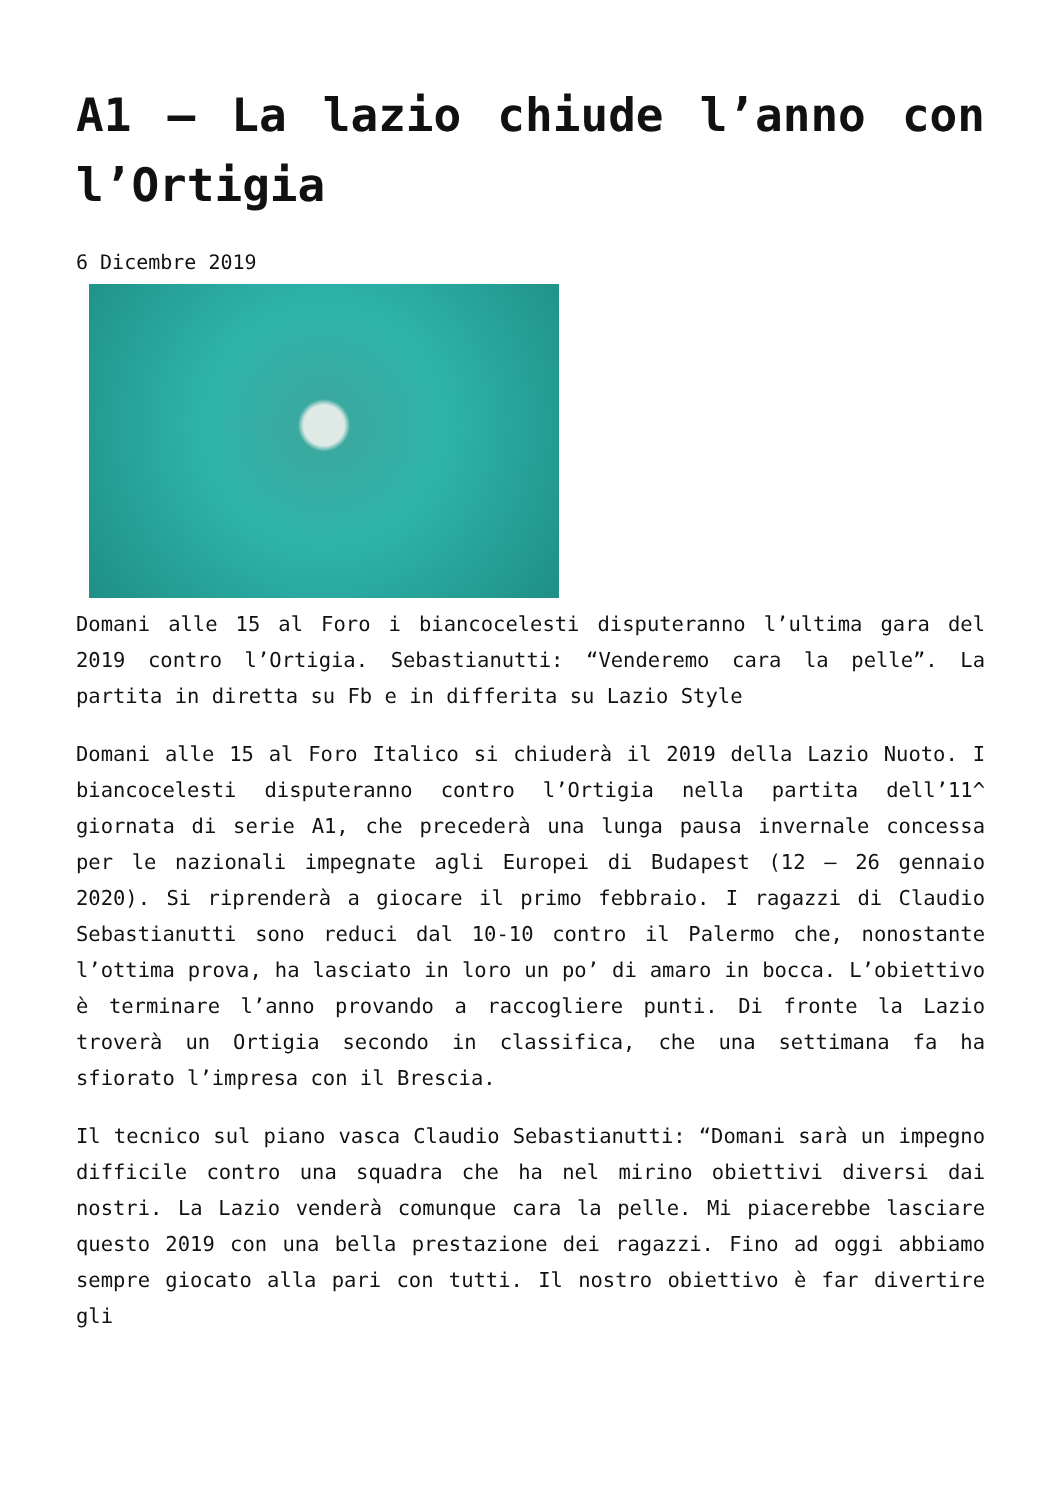A1 – La lazio chiude l’anno con l’Ortigia
6 Dicembre 2019
Domani alle 15 al Foro i biancocelesti disputeranno l’ultima gara del 2019 contro l’Ortigia. Sebastianutti: “Venderemo cara la pelle”. La partita in diretta su Fb e in differita su Lazio Style
Domani alle 15 al Foro Italico si chiuderà il 2019 della Lazio Nuoto. I biancocelesti disputeranno contro l’Ortigia nella partita dell’11^ giornata di serie A1, che precederà una lunga pausa invernale concessa per le nazionali impegnate agli Europei di Budapest (12 – 26 gennaio 2020). Si riprenderà a giocare il primo febbraio. I ragazzi di Claudio Sebastianutti sono reduci dal 10-10 contro il Palermo che, nonostante l’ottima prova, ha lasciato in loro un po’ di amaro in bocca. L’obiettivo è terminare l’anno provando a raccogliere punti. Di fronte la Lazio troverà un Ortigia secondo in classifica, che una settimana fa ha sfiorato l’impresa con il Brescia.
Il tecnico sul piano vasca Claudio Sebastianutti: “Domani sarà un impegno difficile contro una squadra che ha nel mirino obiettivi diversi dai nostri. La Lazio venderà comunque cara la pelle. Mi piacerebbe lasciare questo 2019 con una bella prestazione dei ragazzi. Fino ad oggi abbiamo sempre giocato alla pari con tutti. Il nostro obiettivo è far divertire gli